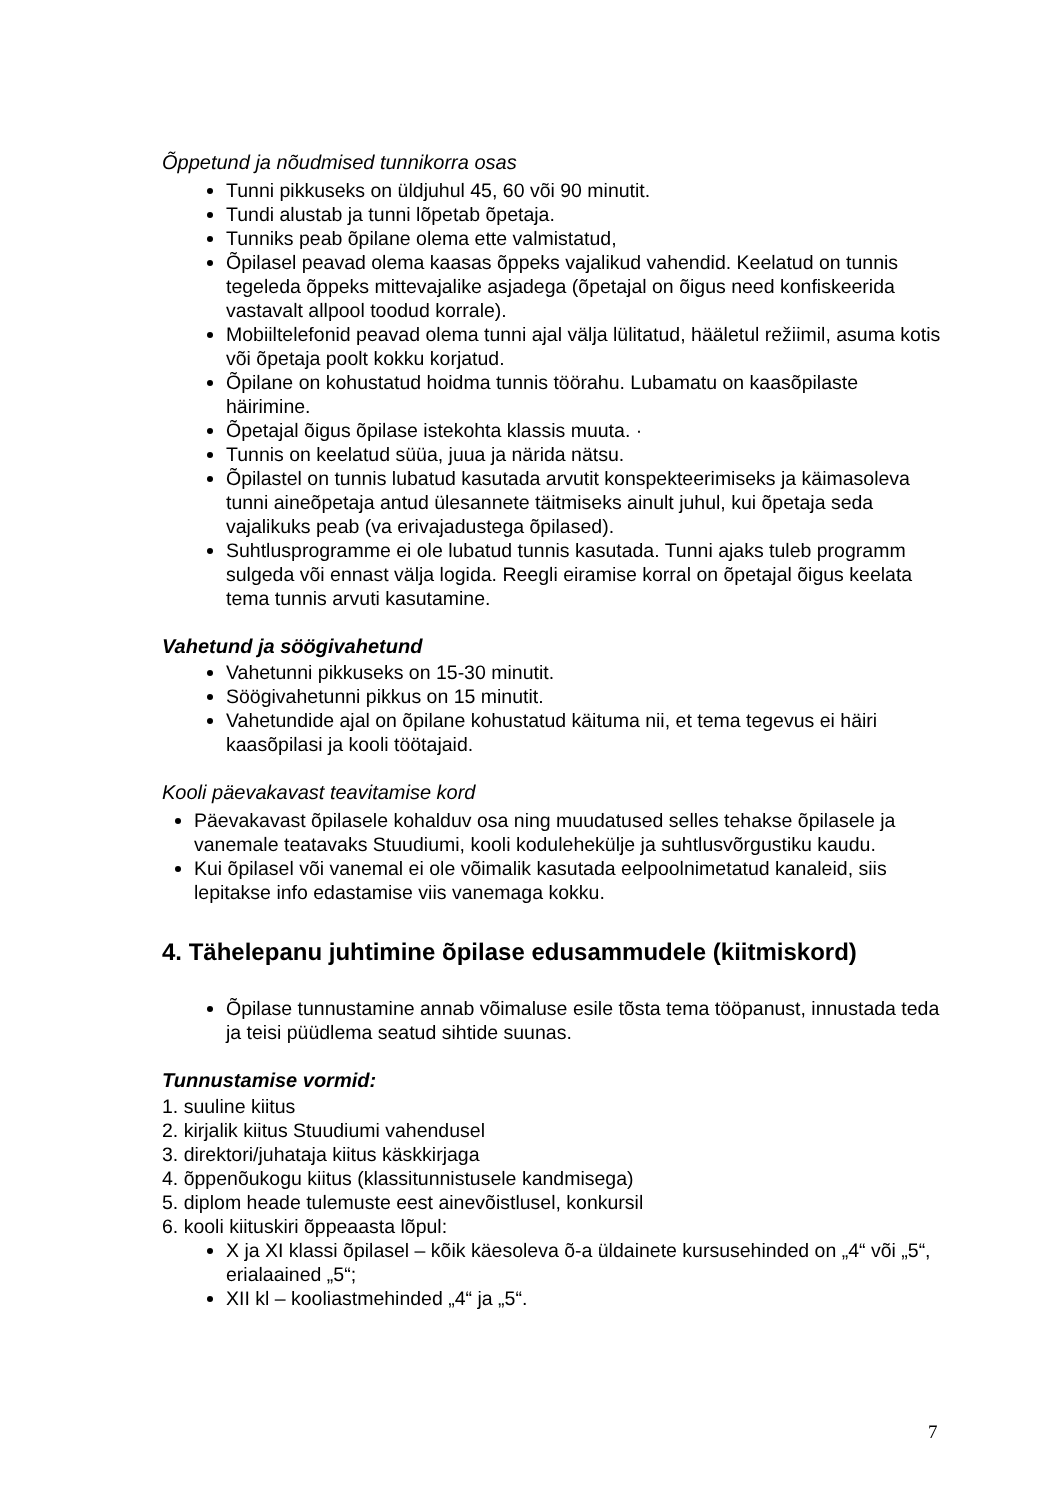Õppetund ja nõudmised tunnikorra osas
Tunni pikkuseks on üldjuhul 45, 60 või 90 minutit.
Tundi alustab ja tunni lõpetab õpetaja.
Tunniks peab õpilane olema ette valmistatud,
Õpilasel peavad olema kaasas õppeks vajalikud vahendid. Keelatud on tunnis tegeleda õppeks mittevajalike asjadega (õpetajal on õigus need konfiskeerida vastavalt allpool toodud korrale).
Mobiiltelefonid peavad olema tunni ajal välja lülitatud, hääletul režiimil, asuma kotis või õpetaja poolt kokku korjatud.
Õpilane on kohustatud hoidma tunnis töörahu. Lubamatu on kaasõpilaste häirimine.
Õpetajal õigus õpilase istekohta klassis muuta. ·
Tunnis on keelatud süüa, juua ja närida nätsu.
Õpilastel on tunnis lubatud kasutada arvutit konspekteerimiseks ja käimasoleva tunni aineõpetaja antud ülesannete täitmiseks ainult juhul, kui õpetaja seda vajalikuks peab (va erivajadustega õpilased).
Suhtlusprogramme ei ole lubatud tunnis kasutada. Tunni ajaks tuleb programm sulgeda või ennast välja logida. Reegli eiramise korral on õpetajal õigus keelata tema tunnis arvuti kasutamine.
Vahetund ja söögivahetund
Vahetunni pikkuseks on 15-30 minutit.
Söögivahetunni pikkus on 15 minutit.
Vahetundide ajal on õpilane kohustatud käituma nii, et tema tegevus ei häiri kaasõpilasi ja kooli töötajaid.
Kooli päevakavast teavitamise kord
Päevakavast õpilasele kohalduv osa ning muudatused selles tehakse õpilasele ja vanemale teatavaks Stuudiumi, kooli kodulehekülje ja suhtlusvõrgustiku kaudu.
Kui õpilasel või vanemal ei ole võimalik kasutada eelpoolnimetatud kanaleid, siis lepitakse info edastamise viis vanemaga kokku.
4. Tähelepanu juhtimine õpilase edusammudele (kiitmiskord)
Õpilase tunnustamine annab võimaluse esile tõsta tema tööpanust, innustada teda ja teisi püüdlema seatud sihtide suunas.
Tunnustamise vormid:
1. suuline kiitus
2. kirjalik kiitus Stuudiumi vahendusel
3. direktori/juhataja kiitus käskkirjaga
4. õppenõukogu kiitus (klassitunnistusele kandmisega)
5. diplom heade tulemuste eest ainevõistlusel, konkursil
6. kooli kiituskiri õppeaasta lõpul:
X ja XI klassi õpilasel – kõik käesoleva õ-a üldainete kursusehinded on „4“ või „5“, erialaained „5“;
XII kl – kooliastmehinded „4“ ja „5“.
7